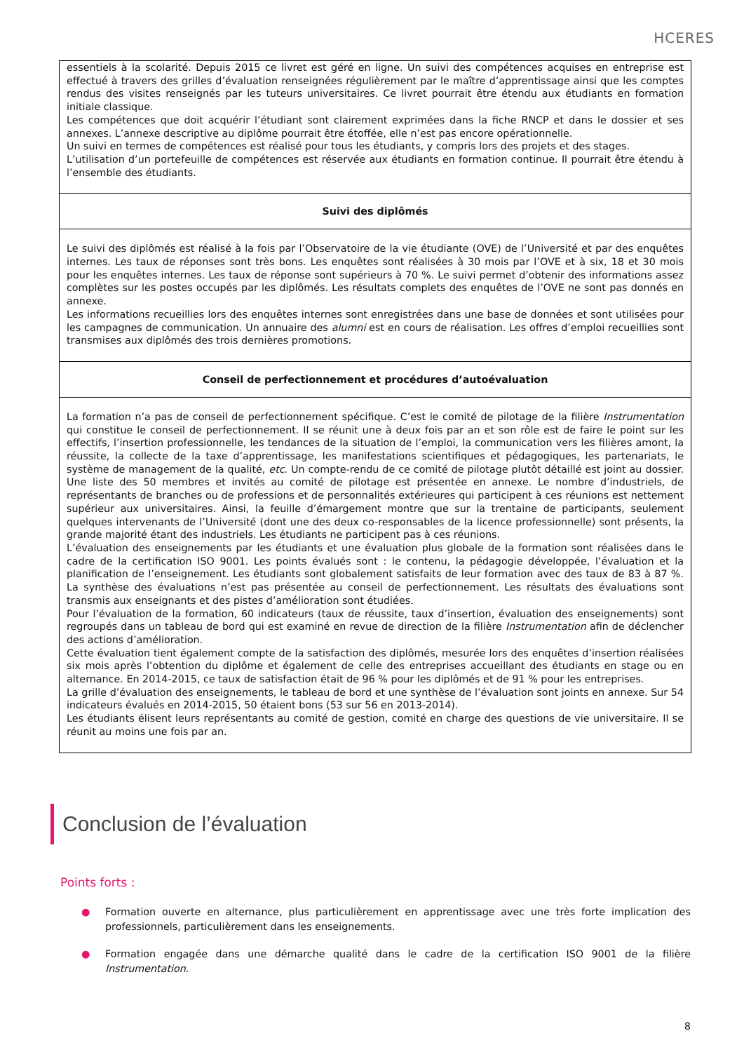HCERES
| essentiels à la scolarité. Depuis 2015 ce livret est géré en ligne. Un suivi des compétences acquises en entreprise est effectué à travers des grilles d’évaluation renseignées régulièrement par le maître d’apprentissage ainsi que les comptes rendus des visites renseignés par les tuteurs universitaires. Ce livret pourrait être étendu aux étudiants en formation initiale classique. Les compétences que doit acquérir l’étudiant sont clairement exprimées dans la fiche RNCP et dans le dossier et ses annexes. L’annexe descriptive au diplôme pourrait être étoffée, elle n’est pas encore opérationnelle. Un suivi en termes de compétences est réalisé pour tous les étudiants, y compris lors des projets et des stages. L’utilisation d’un portefeuille de compétences est réservée aux étudiants en formation continue. Il pourrait être étendu à l’ensemble des étudiants. |
| Suivi des diplômés |
| Le suivi des diplômés est réalisé à la fois par l’Observatoire de la vie étudiante (OVE) de l’Université et par des enquêtes internes. Les taux de réponses sont très bons. Les enquêtes sont réalisées à 30 mois par l’OVE et à six, 18 et 30 mois pour les enquêtes internes. Les taux de réponse sont supérieurs à 70 %. Le suivi permet d’obtenir des informations assez complètes sur les postes occupés par les diplômés. Les résultats complets des enquêtes de l’OVE ne sont pas donnés en annexe. Les informations recueillies lors des enquêtes internes sont enregistrées dans une base de données et sont utilisées pour les campagnes de communication. Un annuaire des alumni est en cours de réalisation. Les offres d’emploi recueillies sont transmises aux diplômés des trois dernières promotions. |
| Conseil de perfectionnement et procédures d’autoévaluation |
| La formation n’a pas de conseil de perfectionnement spécifique. C’est le comité de pilotage de la filière Instrumentation qui constitue le conseil de perfectionnement. Il se réunit une à deux fois par an et son rôle est de faire le point sur les effectifs, l’insertion professionnelle, les tendances de la situation de l’emploi, la communication vers les filières amont, la réussite, la collecte de la taxe d’apprentissage, les manifestations scientifiques et pédagogiques, les partenariats, le système de management de la qualité, etc . Un compte-rendu de ce comité de pilotage plutôt détaillé est joint au dossier. Une liste des 50 membres et invités au comité de pilotage est présentée en annexe. Le nombre d’industriels, de représentants de branches ou de professions et de personnalités extérieures qui participent à ces réunions est nettement supérieur aux universitaires. Ainsi, la feuille d’émargement montre que sur la trentaine de participants, seulement quelques intervenants de l’Université (dont une des deux co-responsables de la licence professionnelle) sont présents, la grande majorité étant des industriels. Les étudiants ne participent pas à ces réunions. L’évaluation des enseignements par les étudiants et une évaluation plus globale de la formation sont réalisées dans le cadre de la certification ISO 9001. Les points évalués sont : le contenu, la pédagogie développée, l’évaluation et la planification de l’enseignement. Les étudiants sont globalement satisfaits de leur formation avec des taux de 83 à 87 %. La synthèse des évaluations n’est pas présentée au conseil de perfectionnement. Les résultats des évaluations sont transmis aux enseignants et des pistes d’amélioration sont étudiées. Pour l’évaluation de la formation, 60 indicateurs (taux de réussite, taux d’insertion, évaluation des enseignements) sont regroupés dans un tableau de bord qui est examiné en revue de direction de la filière Instrumentation afin de déclencher des actions d’amélioration. Cette évaluation tient également compte de la satisfaction des diplômés, mesurée lors des enquêtes d’insertion réalisées six mois après l’obtention du diplôme et également de celle des entreprises accueillant des étudiants en stage ou en alternance. En 2014-2015, ce taux de satisfaction était de 96 % pour les diplômés et de 91 % pour les entreprises. La grille d’évaluation des enseignements, le tableau de bord et une synthèse de l’évaluation sont joints en annexe. Sur 54 indicateurs évalués en 2014-2015, 50 étaient bons (53 sur 56 en 2013-2014). Les étudiants élisent leurs représentants au comité de gestion, comité en charge des questions de vie universitaire. Il se réunit au moins une fois par an. |
Conclusion de l’évaluation
Points forts :
● Formation ouverte en alternance, plus particulièrement en apprentissage avec une très forte implication des professionnels, particulièrement dans les enseignements.
● Formation engagée dans une démarche qualité dans le cadre de la certification ISO 9001 de la filière Instrumentation.
8